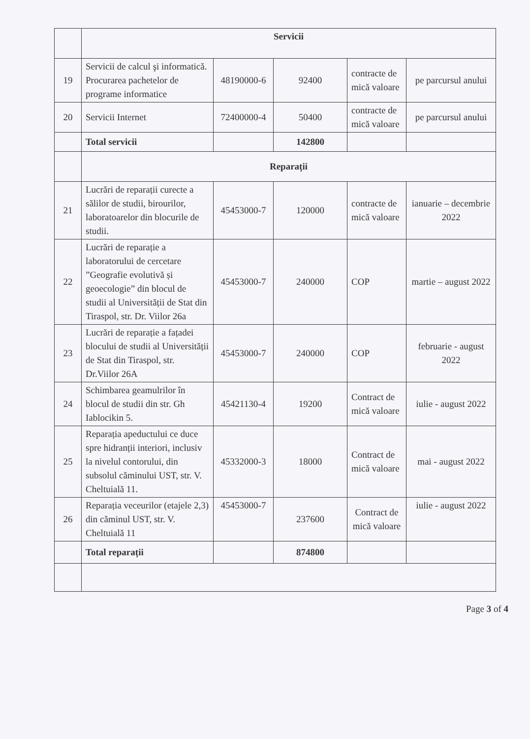| | Servicii | | | | |
| 19 | Servicii de calcul şi informatică. Procurarea pachetelor de programe informatice | 48190000-6 | 92400 | contracte de mică valoare | pe parcursul anului |
| 20 | Servicii Internet | 72400000-4 | 50400 | contracte de mică valoare | pe parcursul anului |
| | Total servicii | | 142800 | | |
| | Reparații | | | | |
| 21 | Lucrări de reparații curecte a sălilor de studii, birourilor, laboratoarelor din blocurile de studii. | 45453000-7 | 120000 | contracte de mică valoare | ianuarie – decembrie 2022 |
| 22 | Lucrări de reparație a laboratorului de cercetare ”Geografie evolutivă și geoecologie” din blocul de studii al Universității de Stat din Tiraspol, str. Dr. Viilor 26a | 45453000-7 | 240000 | COP | martie – august 2022 |
| 23 | Lucrări de reparație a fațadei blocului de studii al Universității de Stat din Tiraspol, str. Dr.Viilor 26A | 45453000-7 | 240000 | COP | februarie - august 2022 |
| 24 | Schimbarea geamulrilor în blocul de studii din str. Gh Iablocikin 5. | 45421130-4 | 19200 | Contract de mică valoare | iulie - august 2022 |
| 25 | Reparația apeductului ce duce spre hidranții interiori, inclusiv la nivelul contorului, din subsolul căminului UST, str. V. Cheltuială 11. | 45332000-3 | 18000 | Contract de mică valoare | mai - august 2022 |
| 26 | Reparația veceurilor (etajele 2,3) din căminul UST, str. V. Cheltuială 11 | 45453000-7 | 237600 | Contract de mică valoare | iulie - august 2022 |
| | Total reparații | | 874800 | | |
Page 3 of 4